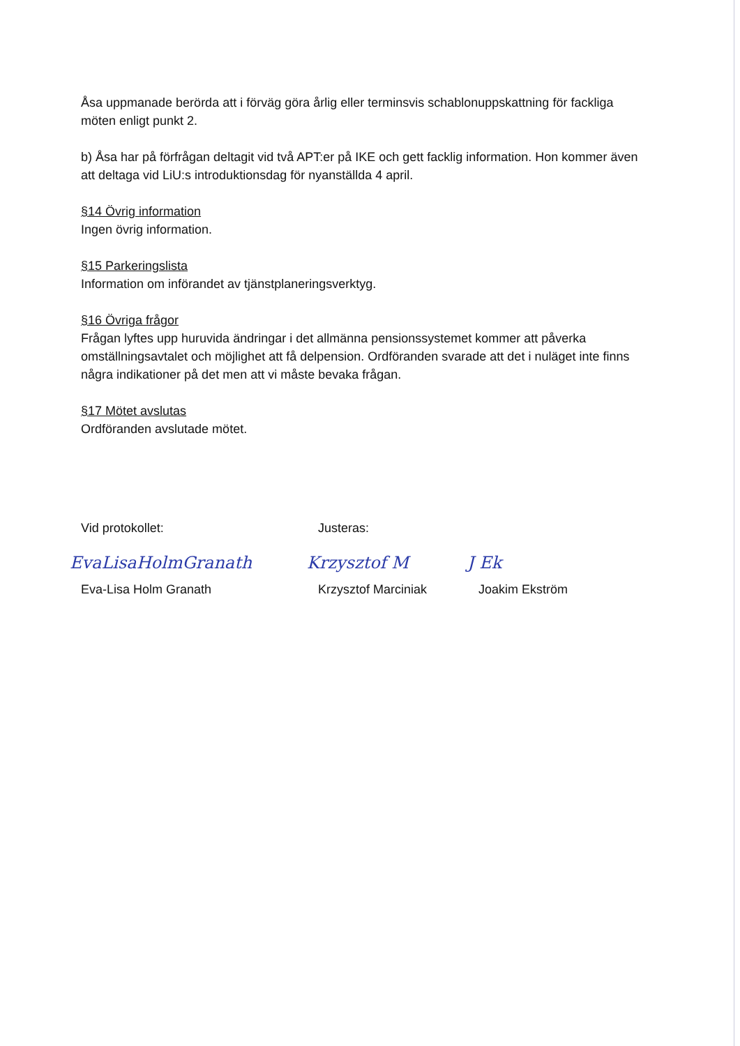Åsa uppmanade berörda att i förväg göra årlig eller terminsvis schablonuppskattning för fackliga möten enligt punkt 2.
b) Åsa har på förfrågan deltagit vid två APT:er på IKE och gett facklig information. Hon kommer även att deltaga vid LiU:s introduktionsdag för nyanställda 4 april.
§14 Övrig information
Ingen övrig information.
§15 Parkeringslista
Information om införandet av tjänstplaneringsverktyg.
§16 Övriga frågor
Frågan lyftes upp huruvida ändringar i det allmänna pensionssystemet kommer att påverka omställningsavtalet och möjlighet att få delpension. Ordföranden svarade att det i nuläget inte finns några indikationer på det men att vi måste bevaka frågan.
§17 Mötet avslutas
Ordföranden avslutade mötet.
Vid protokollet:
EvaLisaHolmGranath
Eva-Lisa Holm Granath
Justeras:
Krzysztof M
Krzysztof Marciniak
J Ek
Joakim Ekström